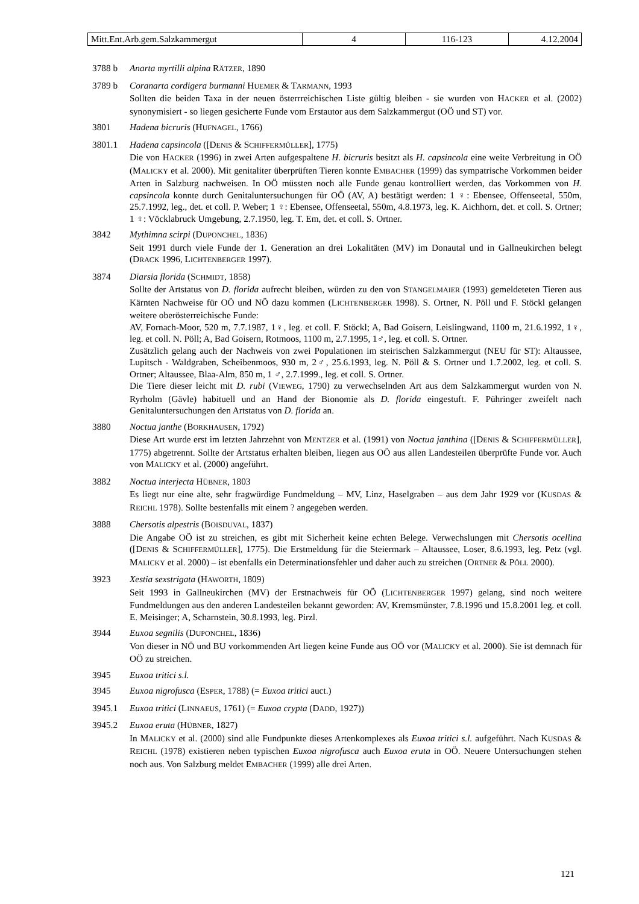| Mitt.Ent.Arb.gem.Salzkammergut | 4 | 116-123 | 4.12.2004 |
3788 b Anarta myrtilli alpina RÄTZER, 1890
3789 b Coranarta cordigera burmanni HUEMER & TARMANN, 1993
Sollten die beiden Taxa in der neuen österrreichischen Liste gültig bleiben - sie wurden von HACKER et al. (2002) synonymisiert - so liegen gesicherte Funde vom Erstautor aus dem Salzkammergut (OÖ und ST) vor.
3801 Hadena bicruris (HUFNAGEL, 1766)
3801.1 Hadena capsincola ([DENIS & SCHIFFERMÜLLER], 1775)
Die von HACKER (1996) in zwei Arten aufgespaltene H. bicruris besitzt als H. capsincola eine weite Verbreitung in OÖ (MALICKY et al. 2000). Mit genitaliter überprüften Tieren konnte EMBACHER (1999) das sympatrische Vorkommen beider Arten in Salzburg nachweisen. In OÖ müssten noch alle Funde genau kontrolliert werden, das Vorkommen von H. capsincola konnte durch Genitaluntersuchungen für OÖ (AV, A) bestätigt werden: 1 ♀: Ebensee, Offenseetal, 550m, 25.7.1992, leg., det. et coll. P. Weber; 1 ♀: Ebensee, Offenseetal, 550m, 4.8.1973, leg. K. Aichhorn, det. et coll. S. Ortner; 1 ♀: Vöcklabruck Umgebung, 2.7.1950, leg. T. Em, det. et coll. S. Ortner.
3842 Mythimna scirpi (DUPONCHEL, 1836)
Seit 1991 durch viele Funde der 1. Generation an drei Lokalitäten (MV) im Donautal und in Gallneukirchen belegt (DRACK 1996, LICHTENBERGER 1997).
3874 Diarsia florida (SCHMIDT, 1858)
Sollte der Artstatus von D. florida aufrecht bleiben, würden zu den von STANGELMAIER (1993) gemeldeteten Tieren aus Kärnten Nachweise für OÖ und NÖ dazu kommen (LICHTENBERGER 1998). S. Ortner, N. Pöll und F. Stöckl gelangen weitere oberösterreichische Funde:
AV, Fornach-Moor, 520 m, 7.7.1987, 1♀, leg. et coll. F. Stöckl; A, Bad Goisern, Leislingwand, 1100 m, 21.6.1992, 1♀, leg. et coll. N. Pöll; A, Bad Goisern, Rotmoos, 1100 m, 2.7.1995, 1♂, leg. et coll. S. Ortner.
Zusätzlich gelang auch der Nachweis von zwei Populationen im steirischen Salzkammergut (NEU für ST): Altaussee, Lupitsch - Waldgraben, Scheibenmoos, 930 m, 2♂, 25.6.1993, leg. N. Pöll & S. Ortner und 1.7.2002, leg. et coll. S. Ortner; Altaussee, Blaa-Alm, 850 m, 1 ♂, 2.7.1999., leg. et coll. S. Ortner.
Die Tiere dieser leicht mit D. rubi (VIEWEG, 1790) zu verwechselnden Art aus dem Salzkammergut wurden von N. Ryrholm (Gävle) habituell und an Hand der Bionomie als D. florida eingestuft. F. Pühringer zweifelt nach Genitaluntersuchungen den Artstatus von D. florida an.
3880 Noctua janthe (BORKHAUSEN, 1792)
Diese Art wurde erst im letzten Jahrzehnt von MENTZER et al. (1991) von Noctua janthina ([DENIS & SCHIFFERMÜLLER], 1775) abgetrennt. Sollte der Artstatus erhalten bleiben, liegen aus OÖ aus allen Landesteilen überprüfte Funde vor. Auch von MALICKY et al. (2000) angeführt.
3882 Noctua interjecta HÜBNER, 1803
Es liegt nur eine alte, sehr fragwürdige Fundmeldung – MV, Linz, Haselgraben – aus dem Jahr 1929 vor (KUSDAS & REICHL 1978). Sollte bestenfalls mit einem ? angegeben werden.
3888 Chersotis alpestris (BOISDUVAL, 1837)
Die Angabe OÖ ist zu streichen, es gibt mit Sicherheit keine echten Belege. Verwechslungen mit Chersotis ocellina ([DENIS & SCHIFFERMÜLLER], 1775). Die Erstmeldung für die Steiermark – Altaussee, Loser, 8.6.1993, leg. Petz (vgl. MALICKY et al. 2000) – ist ebenfalls ein Determinationsfehler und daher auch zu streichen (ORTNER & PÖLL 2000).
3923 Xestia sexstrigata (HAWORTH, 1809)
Seit 1993 in Gallneukirchen (MV) der Erstnachweis für OÖ (LICHTENBERGER 1997) gelang, sind noch weitere Fundmeldungen aus den anderen Landesteilen bekannt geworden: AV, Kremsmünster, 7.8.1996 und 15.8.2001 leg. et coll. E. Meisinger; A, Scharnstein, 30.8.1993, leg. Pirzl.
3944 Euxoa segnilis (DUPONCHEL, 1836)
Von dieser in NÖ und BU vorkommenden Art liegen keine Funde aus OÖ vor (MALICKY et al. 2000). Sie ist demnach für OÖ zu streichen.
3945 Euxoa tritici s.l.
3945 Euxoa nigrofusca (ESPER, 1788) (= Euxoa tritici auct.)
3945.1 Euxoa tritici (LINNAEUS, 1761) (= Euxoa crypta (DADD, 1927))
3945.2 Euxoa eruta (HÜBNER, 1827)
In MALICKY et al. (2000) sind alle Fundpunkte dieses Artenkomplexes als Euxoa tritici s.l. aufgeführt. Nach KUSDAS & REICHL (1978) existieren neben typischen Euxoa nigrofusca auch Euxoa eruta in OÖ. Neuere Untersuchungen stehen noch aus. Von Salzburg meldet EMBACHER (1999) alle drei Arten.
121